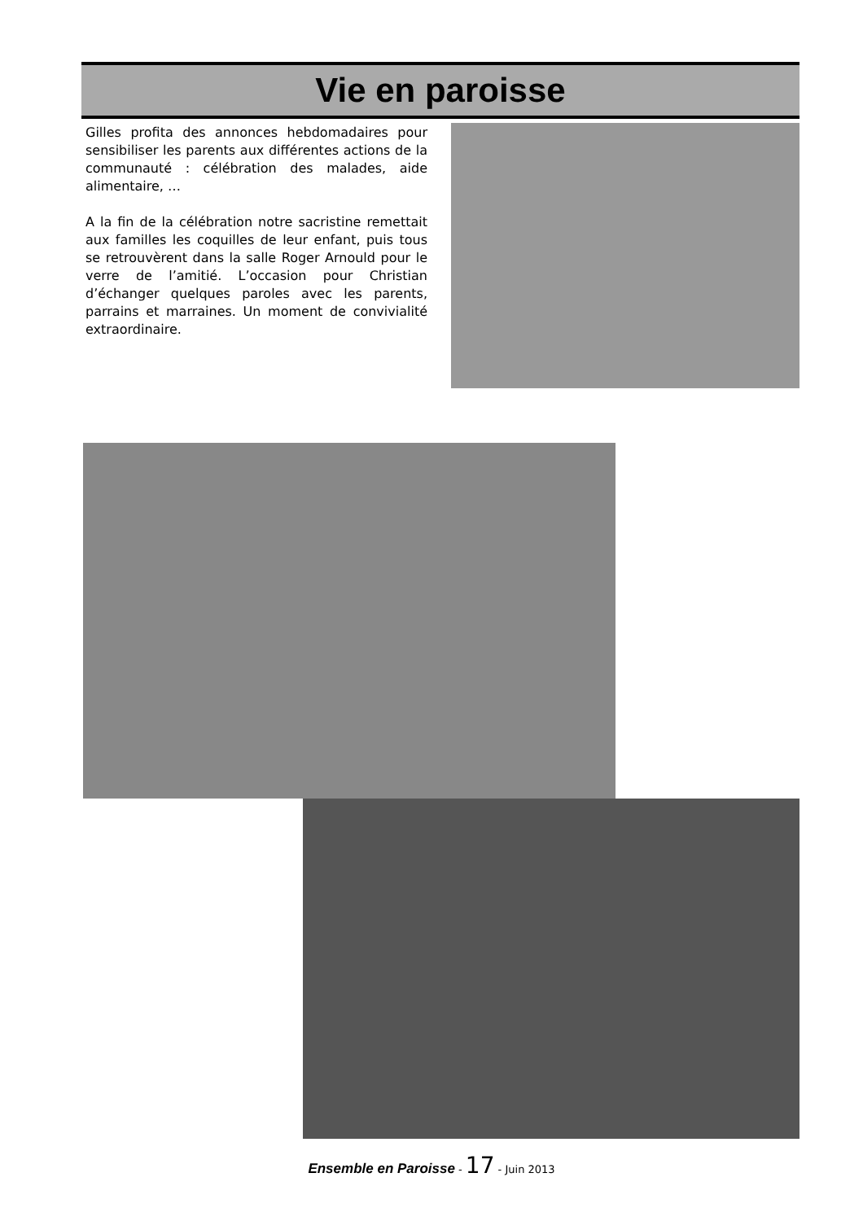Vie en paroisse
Gilles profita des annonces hebdomadaires pour sensibiliser les parents aux différentes actions de la communauté : célébration des malades, aide alimentaire, …
A la fin de la célébration notre sacristine remettait aux familles les coquilles de leur enfant, puis tous se retrouvèrent dans la salle Roger Arnould pour le verre de l’amitié. L’occasion pour Christian d’échanger quelques paroles avec les parents, parrains et marraines. Un moment de convivialité extraordinaire.
Ensemble en Paroisse - 17 - Juin 2013